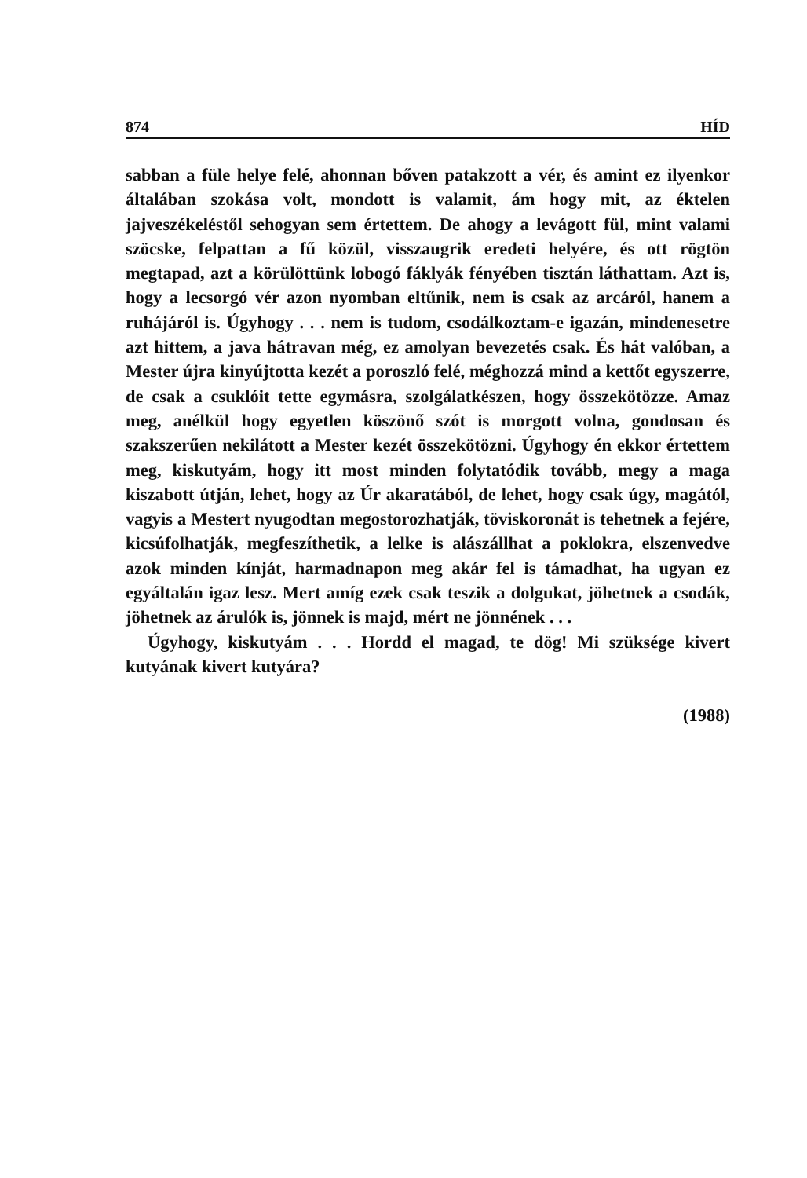874 HÍD
sabban a füle helye felé, ahonnan bőven patakzott a vér, és amint ez ilyenkor általában szokása volt, mondott is valamit, ám hogy mit, az éktelen jajveszékeléstől sehogyan sem értettem. De ahogy a levágott fül, mint valami szöcske, felpattan a fű közül, visszaugrik eredeti helyére, és ott rögtön megtapad, azt a körülöttünk lobogó fáklyák fényében tisztán láthattam. Azt is, hogy a lecsorgó vér azon nyomban eltűnik, nem is csak az arcáról, hanem a ruhájáról is. Úgyhogy . . . nem is tudom, csodálkoztam-e igazán, mindenesetre azt hittem, a java hátravan még, ez amolyan bevezetés csak. És hát valóban, a Mester újra kinyújtotta kezét a poroszló felé, méghozzá mind a kettőt egyszerre, de csak a csuklóit tette egymásra, szolgálatkészen, hogy összekötözze. Amaz meg, anélkül hogy egyetlen köszönő szót is morgott volna, gondosan és szakszerűen nekilátott a Mester kezét összekötözni. Úgyhogy én ekkor értettem meg, kiskutyám, hogy itt most minden folytatódik tovább, megy a maga kiszabott útján, lehet, hogy az Úr akaratából, de lehet, hogy csak úgy, magától, vagyis a Mestert nyugodtan megostorozhatják, töviskoronát is tehetnek a fejére, kicsúfolhatják, megfeszíthetik, a lelke is alászállhat a poklokra, elszenvedve azok minden kínját, harmadnapon meg akár fel is támadhat, ha ugyan ez egyáltalán igaz lesz. Mert amíg ezek csak teszik a dolgukat, jöhetnek a csodák, jöhetnek az árulók is, jönnek is majd, mért ne jönnének . . .
Úgyhogy, kiskutyám . . . Hordd el magad, te dög! Mi szüksége kivert kutyának kivert kutyára?
(1988)